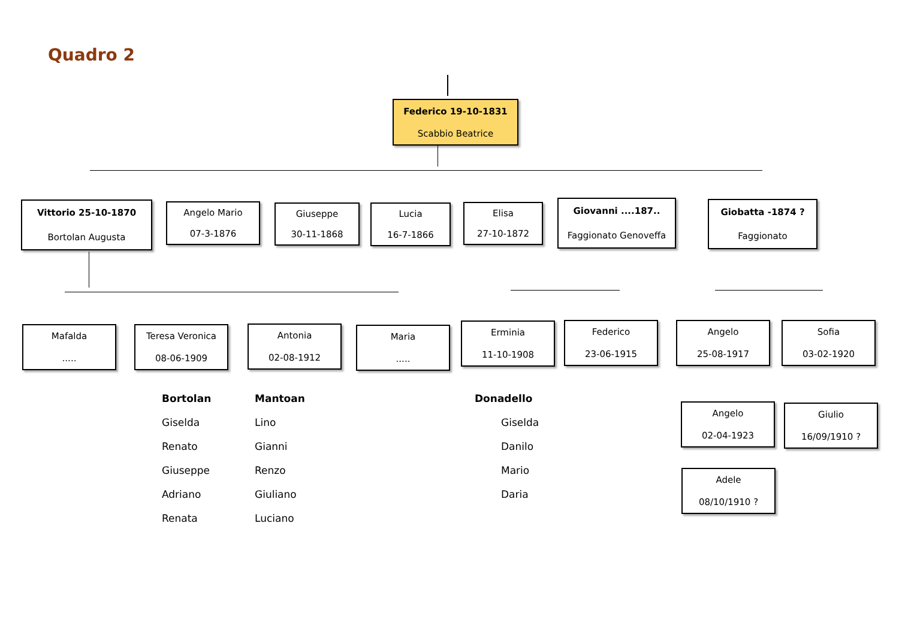Quadro 2
Federico 19-10-1831
Scabbio Beatrice
Vittorio 25-10-1870
Bortolan Augusta
Angelo Mario
07-3-1876
Giuseppe
30-11-1868
Lucia
16-7-1866
Elisa
27-10-1872
Giovanni ....187..
Faggionato Genoveffa
Giobatta -1874 ?
Faggionato
Mafalda
.....
Teresa Veronica
08-06-1909
Antonia
02-08-1912
Maria
.....
Erminia
11-10-1908
Federico
23-06-1915
Angelo
25-08-1917
Sofia
03-02-1920
Bortolan
Giselda
Renato
Giuseppe
Adriano
Renata
Mantoan
Lino
Gianni
Renzo
Giuliano
Luciano
Donadello
Giselda
Danilo
Mario
Daria
Angelo
02-04-1923
Giulio
16/09/1910 ?
Adele
08/10/1910 ?